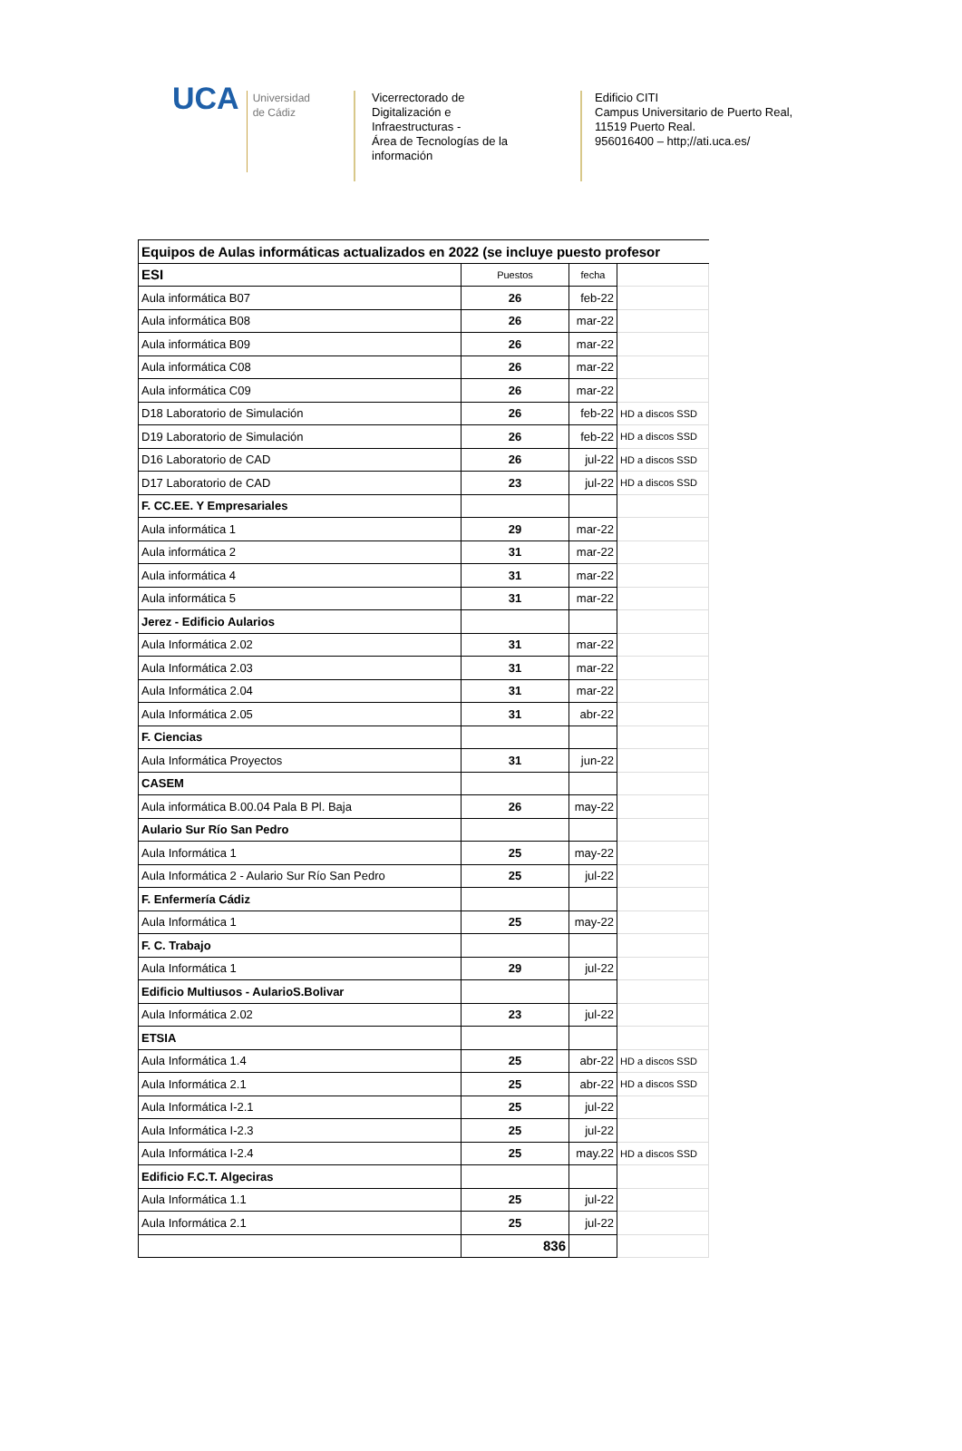U CA
Universidad
de Cádiz
Vicerrectorado de
Digitalización e
Infraestructuras -
Área de Tecnologías de la
información
Edificio CITI
Campus Universitario de Puerto Real,
11519 Puerto Real.
956016400 – http;//ati.uca.es/
| Equipos de Aulas informáticas actualizados en 2022 (se incluye puesto profesor | | | |
| --- | --- | --- | --- |
| ESI | Puestos | fecha | |
| Aula informática B07 | 26 | feb-22 | |
| Aula informática B08 | 26 | mar-22 | |
| Aula informática B09 | 26 | mar-22 | |
| Aula informática C08 | 26 | mar-22 | |
| Aula informática C09 | 26 | mar-22 | |
| D18 Laboratorio de Simulación | 26 | feb-22 | HD a discos SSD |
| D19 Laboratorio de Simulación | 26 | feb-22 | HD a discos SSD |
| D16 Laboratorio de CAD | 26 | jul-22 | HD a discos SSD |
| D17 Laboratorio de CAD | 23 | jul-22 | HD a discos SSD |
| F. CC.EE. Y Empresariales | | | |
| Aula informática 1 | 29 | mar-22 | |
| Aula informática 2 | 31 | mar-22 | |
| Aula informática 4 | 31 | mar-22 | |
| Aula informática 5 | 31 | mar-22 | |
| Jerez - Edificio Aularios | | | |
| Aula Informática 2.02 | 31 | mar-22 | |
| Aula Informática 2.03 | 31 | mar-22 | |
| Aula Informática 2.04 | 31 | mar-22 | |
| Aula Informática 2.05 | 31 | abr-22 | |
| F. Ciencias | | | |
| Aula Informática Proyectos | 31 | jun-22 | |
| CASEM | | | |
| Aula informática B.00.04 Pala B Pl. Baja | 26 | may-22 | |
| Aulario Sur Río San Pedro | | | |
| Aula Informática 1 | 25 | may-22 | |
| Aula Informática 2 - Aulario Sur Río San Pedro | 25 | jul-22 | |
| F. Enfermería Cádiz | | | |
| Aula Informática 1 | 25 | may-22 | |
| F. C. Trabajo | | | |
| Aula Informática 1 | 29 | jul-22 | |
| Edificio Multiusos - AularioS.Bolivar | | | |
| Aula Informática 2.02 | 23 | jul-22 | |
| ETSIA | | | |
| Aula Informática 1.4 | 25 | abr-22 | HD a discos SSD |
| Aula Informática 2.1 | 25 | abr-22 | HD a discos SSD |
| Aula Informática I-2.1 | 25 | jul-22 | |
| Aula Informática I-2.3 | 25 | jul-22 | |
| Aula Informática I-2.4 | 25 | may.22 | HD a discos SSD |
| Edificio F.C.T. Algeciras | | | |
| Aula Informática 1.1 | 25 | jul-22 | |
| Aula Informática 2.1 | 25 | jul-22 | |
| | 836 | | |